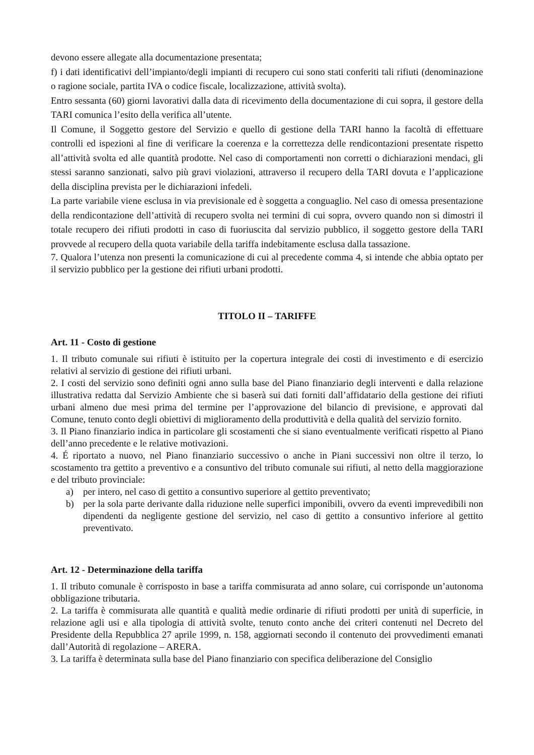devono essere allegate alla documentazione presentata;
f) i dati identificativi dell’impianto/degli impianti di recupero cui sono stati conferiti tali rifiuti (denominazione o ragione sociale, partita IVA o codice fiscale, localizzazione, attività svolta).
Entro sessanta (60) giorni lavorativi dalla data di ricevimento della documentazione di cui sopra, il gestore della TARI comunica l’esito della verifica all’utente.
Il Comune, il Soggetto gestore del Servizio e quello di gestione della TARI hanno la facoltà di effettuare controlli ed ispezioni al fine di verificare la coerenza e la correttezza delle rendicontazioni presentate rispetto all’attività svolta ed alle quantità prodotte. Nel caso di comportamenti non corretti o dichiarazioni mendaci, gli stessi saranno sanzionati, salvo più gravi violazioni, attraverso il recupero della TARI dovuta e l’applicazione della disciplina prevista per le dichiarazioni infedeli.
La parte variabile viene esclusa in via previsionale ed è soggetta a conguaglio. Nel caso di omessa presentazione della rendicontazione dell’attività di recupero svolta nei termini di cui sopra, ovvero quando non si dimostri il totale recupero dei rifiuti prodotti in caso di fuoriuscita dal servizio pubblico, il soggetto gestore della TARI provvede al recupero della quota variabile della tariffa indebitamente esclusa dalla tassazione.
7. Qualora l’utenza non presenti la comunicazione di cui al precedente comma 4, si intende che abbia optato per il servizio pubblico per la gestione dei rifiuti urbani prodotti.
TITOLO II – TARIFFE
Art. 11 - Costo di gestione
1. Il tributo comunale sui rifiuti è istituito per la copertura integrale dei costi di investimento e di esercizio relativi al servizio di gestione dei rifiuti urbani.
2. I costi del servizio sono definiti ogni anno sulla base del Piano finanziario degli interventi e dalla relazione illustrativa redatta dal Servizio Ambiente che si baserà sui dati forniti dall’affidatario della gestione dei rifiuti urbani almeno due mesi prima del termine per l’approvazione del bilancio di previsione, e approvati dal Comune, tenuto conto degli obiettivi di miglioramento della produttività e della qualità del servizio fornito.
3. Il Piano finanziario indica in particolare gli scostamenti che si siano eventualmente verificati rispetto al Piano dell’anno precedente e le relative motivazioni.
4. É riportato a nuovo, nel Piano finanziario successivo o anche in Piani successivi non oltre il terzo, lo scostamento tra gettito a preventivo e a consuntivo del tributo comunale sui rifiuti, al netto della maggiorazione e del tributo provinciale:
a) per intero, nel caso di gettito a consuntivo superiore al gettito preventivato;
b) per la sola parte derivante dalla riduzione nelle superfici imponibili, ovvero da eventi imprevedibili non dipendenti da negligente gestione del servizio, nel caso di gettito a consuntivo inferiore al gettito preventivato.
Art. 12 - Determinazione della tariffa
1. Il tributo comunale è corrisposto in base a tariffa commisurata ad anno solare, cui corrisponde un’autonoma obbligazione tributaria.
2. La tariffa è commisurata alle quantità e qualità medie ordinarie di rifiuti prodotti per unità di superficie, in relazione agli usi e alla tipologia di attività svolte, tenuto conto anche dei criteri contenuti nel Decreto del Presidente della Repubblica 27 aprile 1999, n. 158, aggiornati secondo il contenuto dei provvedimenti emanati dall’Autorità di regolazione – ARERA.
3. La tariffa è determinata sulla base del Piano finanziario con specifica deliberazione del Consiglio